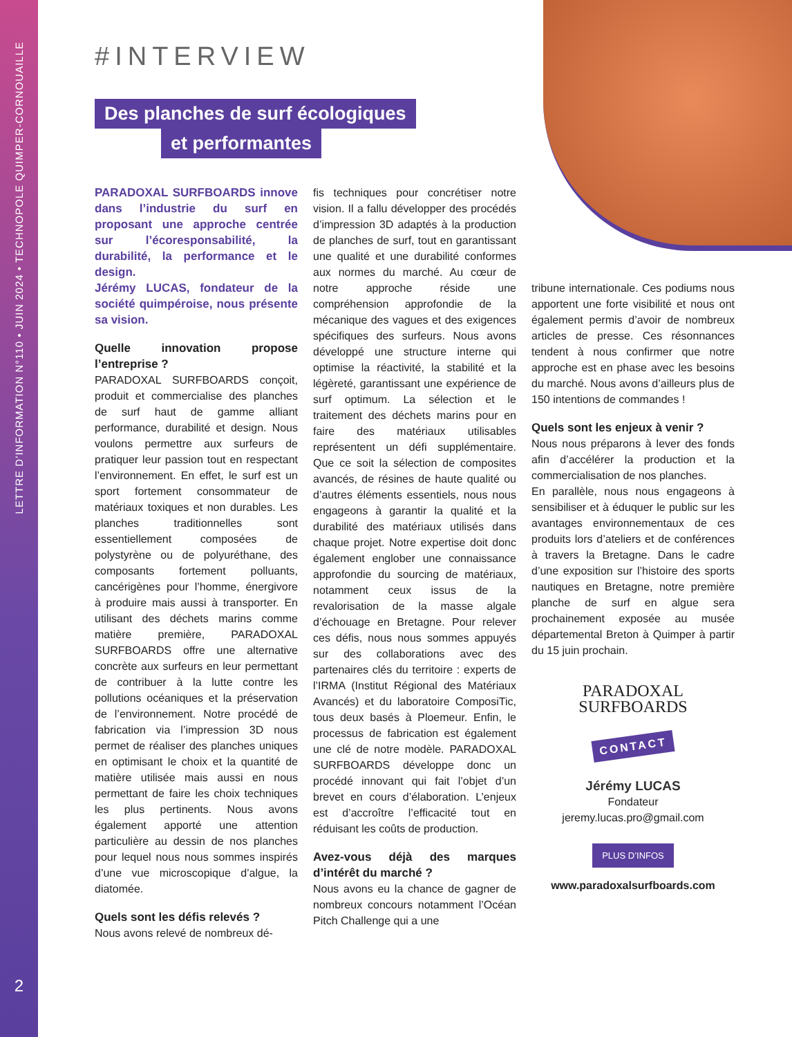LETTRE D’INFORMATION N°110 • JUIN 2024 • TECHNOPOLE QUIMPER-CORNOUAILLE
2
#INTERVIEW
Des planches de surf écologiques
et performantes
PARADOXAL SURFBOARDS innove dans l’industrie du surf en proposant une approche centrée sur l’écoresponsabilité, la durabilité, la performance et le design.
Jérémy LUCAS, fondateur de la société quimpéroise, nous présente sa vision.
Quelle innovation propose l’entreprise ?
PARADOXAL SURFBOARDS conçoit, produit et commercialise des planches de surf haut de gamme alliant performance, durabilité et design. Nous voulons permettre aux surfeurs de pratiquer leur passion tout en respectant l’environnement. En effet, le surf est un sport fortement consommateur de matériaux toxiques et non durables. Les planches traditionnelles sont essentiellement composées de polystyrène ou de polyuréthane, des composants fortement polluants, cancérigènes pour l’homme, énergivore à produire mais aussi à transporter. En utilisant des déchets marins comme matière première, PARADOXAL SURFBOARDS offre une alternative concrète aux surfeurs en leur permettant de contribuer à la lutte contre les pollutions océaniques et la préservation de l’environnement. Notre procédé de fabrication via l’impression 3D nous permet de réaliser des planches uniques en optimisant le choix et la quantité de matière utilisée mais aussi en nous permettant de faire les choix techniques les plus pertinents. Nous avons également apporté une attention particulière au dessin de nos planches pour lequel nous nous sommes inspirés d’une vue microscopique d’algue, la diatomée.
Quels sont les défis relevés ?
Nous avons relevé de nombreux dé-
fis techniques pour concrétiser notre vision. Il a fallu développer des procédés d’impression 3D adaptés à la production de planches de surf, tout en garantissant une qualité et une durabilité conformes aux normes du marché. Au cœur de notre approche réside une compréhension approfondie de la mécanique des vagues et des exigences spécifiques des surfeurs. Nous avons développé une structure interne qui optimise la réactivité, la stabilité et la légèreté, garantissant une expérience de surf optimum. La sélection et le traitement des déchets marins pour en faire des matériaux utilisables représentent un défi supplémentaire. Que ce soit la sélection de composites avancés, de résines de haute qualité ou d’autres éléments essentiels, nous nous engageons à garantir la qualité et la durabilité des matériaux utilisés dans chaque projet. Notre expertise doit donc également englober une connaissance approfondie du sourcing de matériaux, notamment ceux issus de la revalorisation de la masse algale d’échouage en Bretagne. Pour relever ces défis, nous nous sommes appuyés sur des collaborations avec des partenaires clés du territoire : experts de l’IRMA (Institut Régional des Matériaux Avancés) et du laboratoire ComposiTic, tous deux basés à Ploemeur. Enfin, le processus de fabrication est également une clé de notre modèle. PARADOXAL SURFBOARDS développe donc un procédé innovant qui fait l’objet d’un brevet en cours d’élaboration. L’enjeux est d’accroître l’efficacité tout en réduisant les coûts de production.
Avez-vous déjà des marques d’intérêt du marché ?
Nous avons eu la chance de gagner de nombreux concours notamment l’Océan Pitch Challenge qui a une
tribune internationale. Ces podiums nous apportent une forte visibilité et nous ont également permis d’avoir de nombreux articles de presse. Ces résonnances tendent à nous confirmer que notre approche est en phase avec les besoins du marché. Nous avons d’ailleurs plus de 150 intentions de commandes !
Quels sont les enjeux à venir ?
Nous nous préparons à lever des fonds afin d’accélérer la production et la commercialisation de nos planches.
En parallèle, nous nous engageons à sensibiliser et à éduquer le public sur les avantages environnementaux de ces produits lors d’ateliers et de conférences à travers la Bretagne. Dans le cadre d’une exposition sur l’histoire des sports nautiques en Bretagne, notre première planche de surf en algue sera prochainement exposée au musée départemental Breton à Quimper à partir du 15 juin prochain.
PARADOXAL
SURFBOARDS
CONTACT
Jérémy LUCAS
Fondateur
jeremy.lucas.pro@gmail.com
PLUS D’INFOS
www.paradoxalsurfboards.com